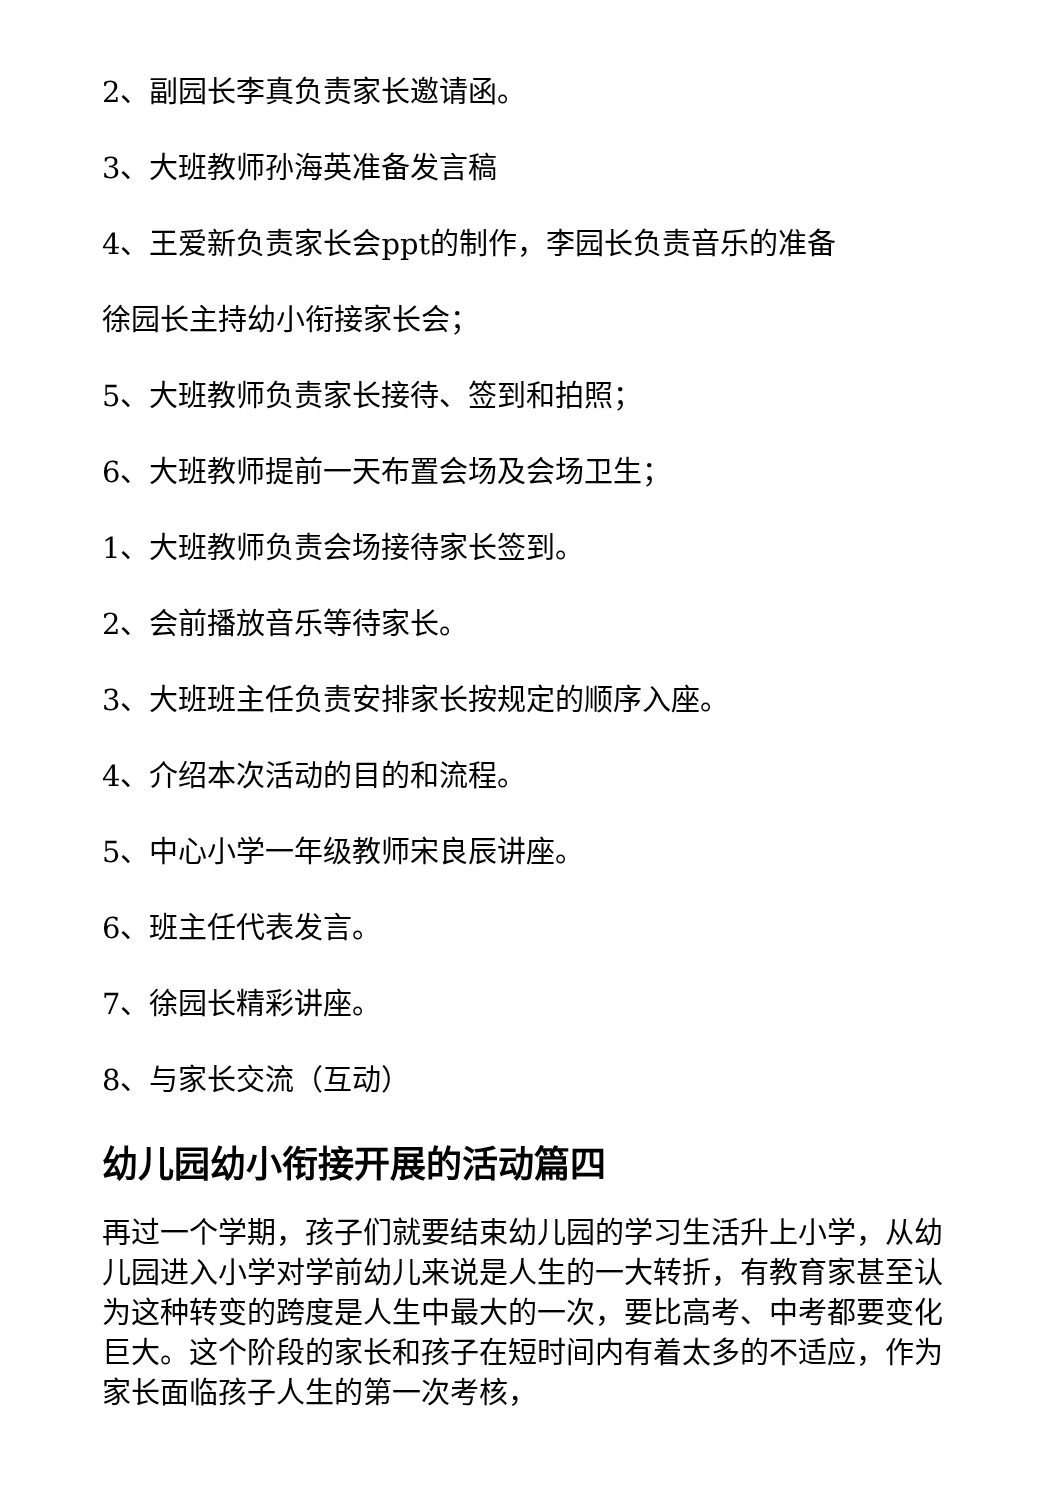2、副园长李真负责家长邀请函。
3、大班教师孙海英准备发言稿
4、王爱新负责家长会ppt的制作，李园长负责音乐的准备
徐园长主持幼小衔接家长会；
5、大班教师负责家长接待、签到和拍照；
6、大班教师提前一天布置会场及会场卫生；
1、大班教师负责会场接待家长签到。
2、会前播放音乐等待家长。
3、大班班主任负责安排家长按规定的顺序入座。
4、介绍本次活动的目的和流程。
5、中心小学一年级教师宋良辰讲座。
6、班主任代表发言。
7、徐园长精彩讲座。
8、与家长交流（互动）
幼儿园幼小衔接开展的活动篇四
再过一个学期，孩子们就要结束幼儿园的学习生活升上小学，从幼儿园进入小学对学前幼儿来说是人生的一大转折，有教育家甚至认为这种转变的跨度是人生中最大的一次，要比高考、中考都要变化巨大。这个阶段的家长和孩子在短时间内有着太多的不适应，作为家长面临孩子人生的第一次考核，